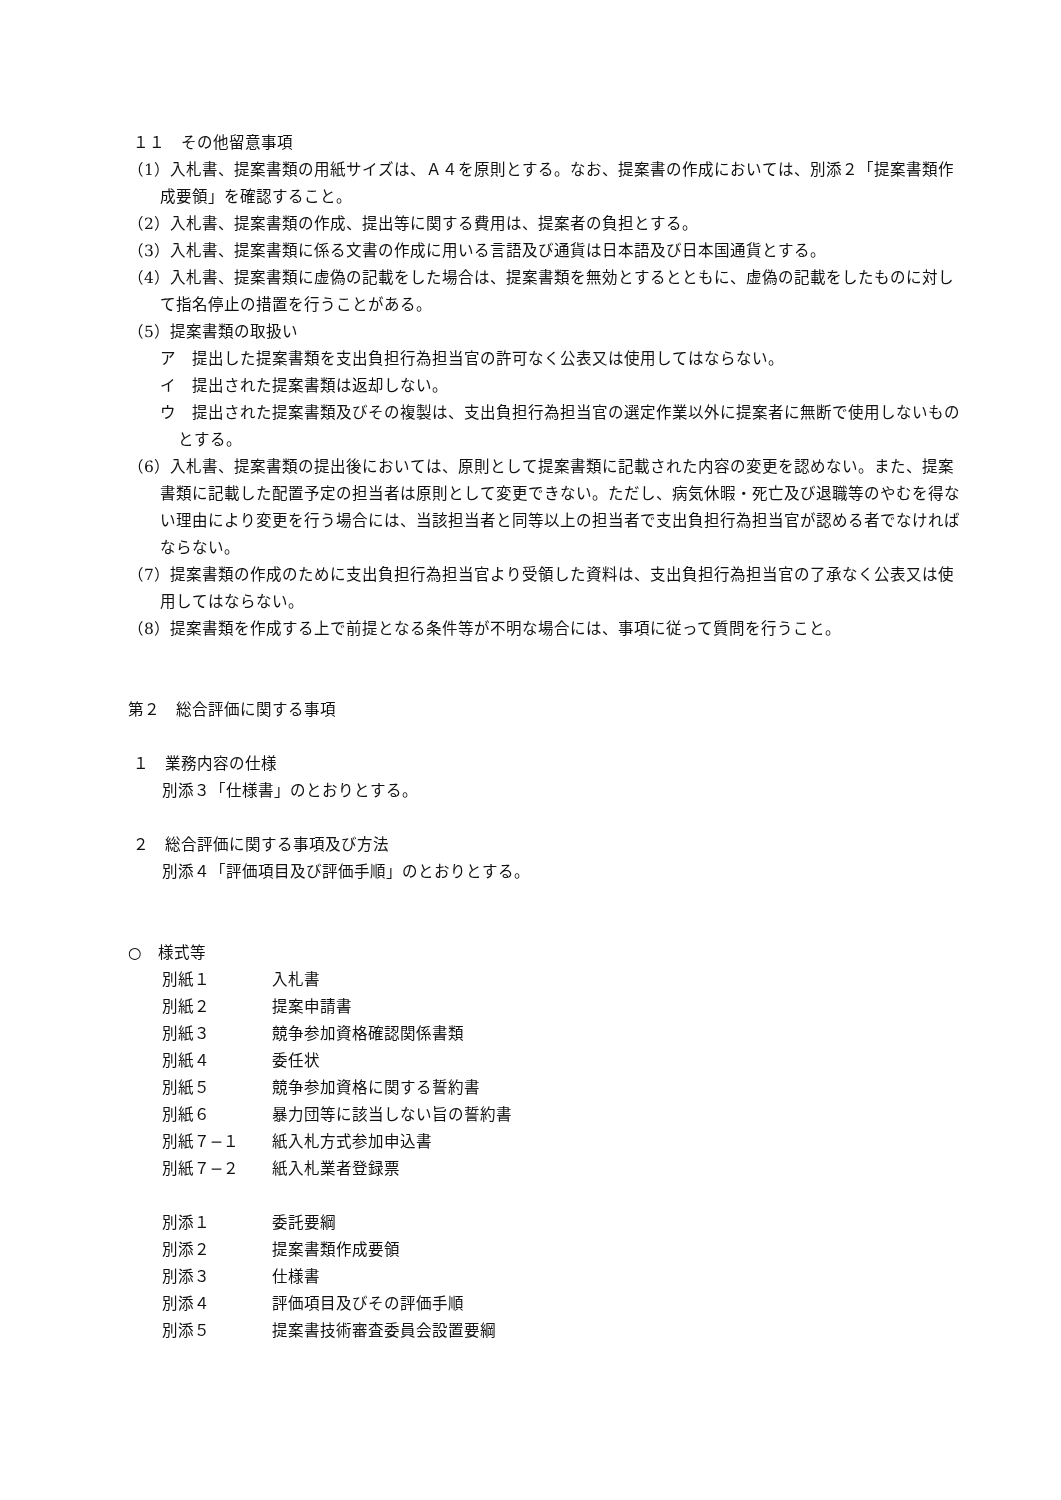１１　その他留意事項
（1）入札書、提案書類の用紙サイズは、Ａ４を原則とする。なお、提案書の作成においては、別添２「提案書類作成要領」を確認すること。
（2）入札書、提案書類の作成、提出等に関する費用は、提案者の負担とする。
（3）入札書、提案書類に係る文書の作成に用いる言語及び通貨は日本語及び日本国通貨とする。
（4）入札書、提案書類に虚偽の記載をした場合は、提案書類を無効とするとともに、虚偽の記載をしたものに対して指名停止の措置を行うことがある。
（5）提案書類の取扱い
ア　提出した提案書類を支出負担行為担当官の許可なく公表又は使用してはならない。
イ　提出された提案書類は返却しない。
ウ　提出された提案書類及びその複製は、支出負担行為担当官の選定作業以外に提案者に無断で使用しないものとする。
（6）入札書、提案書類の提出後においては、原則として提案書類に記載された内容の変更を認めない。また、提案書類に記載した配置予定の担当者は原則として変更できない。ただし、病気休暇・死亡及び退職等のやむを得ない理由により変更を行う場合には、当該担当者と同等以上の担当者で支出負担行為担当官が認める者でなければならない。
（7）提案書類の作成のために支出負担行為担当官より受領した資料は、支出負担行為担当官の了承なく公表又は使用してはならない。
（8）提案書類を作成する上で前提となる条件等が不明な場合には、事項に従って質問を行うこと。
第２　総合評価に関する事項
１　業務内容の仕様
別添３「仕様書」のとおりとする。
２　総合評価に関する事項及び方法
別添４「評価項目及び評価手順」のとおりとする。
○　様式等
| 別紙１ | 入札書 |
| 別紙２ | 提案申請書 |
| 別紙３ | 競争参加資格確認関係書類 |
| 別紙４ | 委任状 |
| 別紙５ | 競争参加資格に関する誓約書 |
| 別紙６ | 暴力団等に該当しない旨の誓約書 |
| 別紙７−１ | 紙入札方式参加申込書 |
| 別紙７−２ | 紙入札業者登録票 |
| 別添１ | 委託要綱 |
| 別添２ | 提案書類作成要領 |
| 別添３ | 仕様書 |
| 別添４ | 評価項目及びその評価手順 |
| 別添５ | 提案書技術審査委員会設置要綱 |